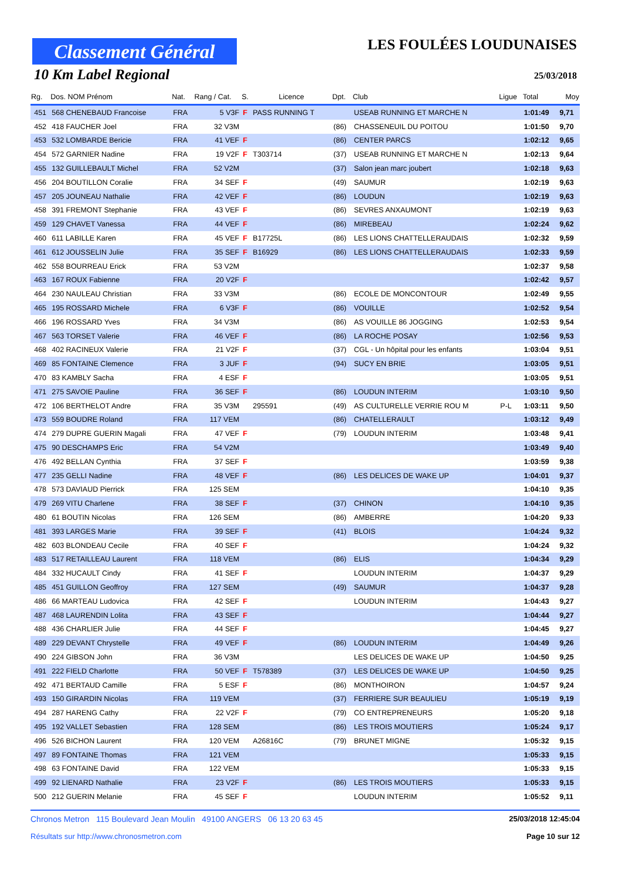Classement Général
LES FOULÉES LOUDUNAISES
10 Km Label Regional 25/03/2018
| Rg. | Dos. NOM Prénom | Nat. | Rang / Cat. | S. | Licence | Dpt. | Club | Ligue | Total | Moy |
| --- | --- | --- | --- | --- | --- | --- | --- | --- | --- | --- |
| 451 | 568 CHENEBAUD Francoise | FRA | 5 V3F | F | PASS RUNNING T | | USEAB RUNNING ET MARCHE N | | 1:01:49 | 9,71 |
| 452 | 418 FAUCHER Joel | FRA | 32 V3M | | | (86) | CHASSENEUIL DU POITOU | | 1:01:50 | 9,70 |
| 453 | 532 LOMBARDE Bericie | FRA | 41 VEF | F | | (86) | CENTER PARCS | | 1:02:12 | 9,65 |
| 454 | 572 GARNIER Nadine | FRA | 19 V2F | F | T303714 | (37) | USEAB RUNNING ET MARCHE N | | 1:02:13 | 9,64 |
| 455 | 132 GUILLEBAULT Michel | FRA | 52 V2M | | | (37) | Salon jean marc joubert | | 1:02:18 | 9,63 |
| 456 | 204 BOUTILLON Coralie | FRA | 34 SEF | F | | (49) | SAUMUR | | 1:02:19 | 9,63 |
| 457 | 205 JOUNEAU Nathalie | FRA | 42 VEF | F | | (86) | LOUDUN | | 1:02:19 | 9,63 |
| 458 | 391 FREMONT Stephanie | FRA | 43 VEF | F | | (86) | SEVRES ANXAUMONT | | 1:02:19 | 9,63 |
| 459 | 129 CHAVET Vanessa | FRA | 44 VEF | F | | (86) | MIREBEAU | | 1:02:24 | 9,62 |
| 460 | 611 LABILLE Karen | FRA | 45 VEF | F | B17725L | (86) | LES LIONS CHATTELLERAUDAIS | | 1:02:32 | 9,59 |
| 461 | 612 JOUSSELIN Julie | FRA | 35 SEF | F | B16929 | (86) | LES LIONS CHATTELLERAUDAIS | | 1:02:33 | 9,59 |
| 462 | 558 BOURREAU Erick | FRA | 53 V2M | | | | | | 1:02:37 | 9,58 |
| 463 | 167 ROUX Fabienne | FRA | 20 V2F | F | | | | | 1:02:42 | 9,57 |
| 464 | 230 NAULEAU Christian | FRA | 33 V3M | | | (86) | ECOLE DE MONCONTOUR | | 1:02:49 | 9,55 |
| 465 | 195 ROSSARD Michele | FRA | 6 V3F | F | | (86) | VOUILLE | | 1:02:52 | 9,54 |
| 466 | 196 ROSSARD Yves | FRA | 34 V3M | | | (86) | AS VOUILLE 86 JOGGING | | 1:02:53 | 9,54 |
| 467 | 563 TORSET Valerie | FRA | 46 VEF | F | | (86) | LA ROCHE POSAY | | 1:02:56 | 9,53 |
| 468 | 402 RACINEUX Valerie | FRA | 21 V2F | F | | (37) | CGL - Un hôpital pour les enfants | | 1:03:04 | 9,51 |
| 469 | 85 FONTAINE Clemence | FRA | 3 JUF | F | | (94) | SUCY EN BRIE | | 1:03:05 | 9,51 |
| 470 | 83 KAMBLY Sacha | FRA | 4 ESF | F | | | | | 1:03:05 | 9,51 |
| 471 | 275 SAVOIE Pauline | FRA | 36 SEF | F | | (86) | LOUDUN INTERIM | | 1:03:10 | 9,50 |
| 472 | 106 BERTHELOT Andre | FRA | 35 V3M | | 295591 | (49) | AS CULTURELLE VERRIE ROU M | P-L | 1:03:11 | 9,50 |
| 473 | 559 BOUDRE Roland | FRA | 117 VEM | | | (86) | CHATELLERAULT | | 1:03:12 | 9,49 |
| 474 | 279 DUPRE GUERIN Magali | FRA | 47 VEF | F | | (79) | LOUDUN INTERIM | | 1:03:48 | 9,41 |
| 475 | 90 DESCHAMPS Eric | FRA | 54 V2M | | | | | | 1:03:49 | 9,40 |
| 476 | 492 BELLAN Cynthia | FRA | 37 SEF | F | | | | | 1:03:59 | 9,38 |
| 477 | 235 GELLI Nadine | FRA | 48 VEF | F | | (86) | LES DELICES DE WAKE UP | | 1:04:01 | 9,37 |
| 478 | 573 DAVIAUD Pierrick | FRA | 125 SEM | | | | | | 1:04:10 | 9,35 |
| 479 | 269 VITU Charlene | FRA | 38 SEF | F | | (37) | CHINON | | 1:04:10 | 9,35 |
| 480 | 61 BOUTIN Nicolas | FRA | 126 SEM | | | (86) | AMBERRE | | 1:04:20 | 9,33 |
| 481 | 393 LARGES Marie | FRA | 39 SEF | F | | (41) | BLOIS | | 1:04:24 | 9,32 |
| 482 | 603 BLONDEAU Cecile | FRA | 40 SEF | F | | | | | 1:04:24 | 9,32 |
| 483 | 517 RETAILLEAU Laurent | FRA | 118 VEM | | | (86) | ELIS | | 1:04:34 | 9,29 |
| 484 | 332 HUCAULT Cindy | FRA | 41 SEF | F | | | LOUDUN INTERIM | | 1:04:37 | 9,29 |
| 485 | 451 GUILLON Geoffroy | FRA | 127 SEM | | | (49) | SAUMUR | | 1:04:37 | 9,28 |
| 486 | 66 MARTEAU Ludovica | FRA | 42 SEF | F | | | LOUDUN INTERIM | | 1:04:43 | 9,27 |
| 487 | 468 LAURENDIN Lolita | FRA | 43 SEF | F | | | | | 1:04:44 | 9,27 |
| 488 | 436 CHARLIER Julie | FRA | 44 SEF | F | | | | | 1:04:45 | 9,27 |
| 489 | 229 DEVANT Chrystelle | FRA | 49 VEF | F | | (86) | LOUDUN INTERIM | | 1:04:49 | 9,26 |
| 490 | 224 GIBSON John | FRA | 36 V3M | | | | LES DELICES DE WAKE UP | | 1:04:50 | 9,25 |
| 491 | 222 FIELD Charlotte | FRA | 50 VEF | F | T578389 | (37) | LES DELICES DE WAKE UP | | 1:04:50 | 9,25 |
| 492 | 471 BERTAUD Camille | FRA | 5 ESF | F | | (86) | MONTHOIRON | | 1:04:57 | 9,24 |
| 493 | 150 GIRARDIN Nicolas | FRA | 119 VEM | | | (37) | FERRIERE SUR BEAULIEU | | 1:05:19 | 9,19 |
| 494 | 287 HARENG Cathy | FRA | 22 V2F | F | | (79) | CO ENTREPRENEURS | | 1:05:20 | 9,18 |
| 495 | 192 VALLET Sebastien | FRA | 128 SEM | | | (86) | LES TROIS MOUTIERS | | 1:05:24 | 9,17 |
| 496 | 526 BICHON Laurent | FRA | 120 VEM | | A26816C | (79) | BRUNET MIGNE | | 1:05:32 | 9,15 |
| 497 | 89 FONTAINE Thomas | FRA | 121 VEM | | | | | | 1:05:33 | 9,15 |
| 498 | 63 FONTAINE David | FRA | 122 VEM | | | | | | 1:05:33 | 9,15 |
| 499 | 92 LIENARD Nathalie | FRA | 23 V2F | F | | (86) | LES TROIS MOUTIERS | | 1:05:33 | 9,15 |
| 500 | 212 GUERIN Melanie | FRA | 45 SEF | F | | | LOUDUN INTERIM | | 1:05:52 | 9,11 |
25/03/2018 12:45:04
Chronos Metron 115 Boulevard Jean Moulin 49100 ANGERS 06 13 20 63 45
Résultats sur http://www.chronosmetron.com Page 10 sur 12